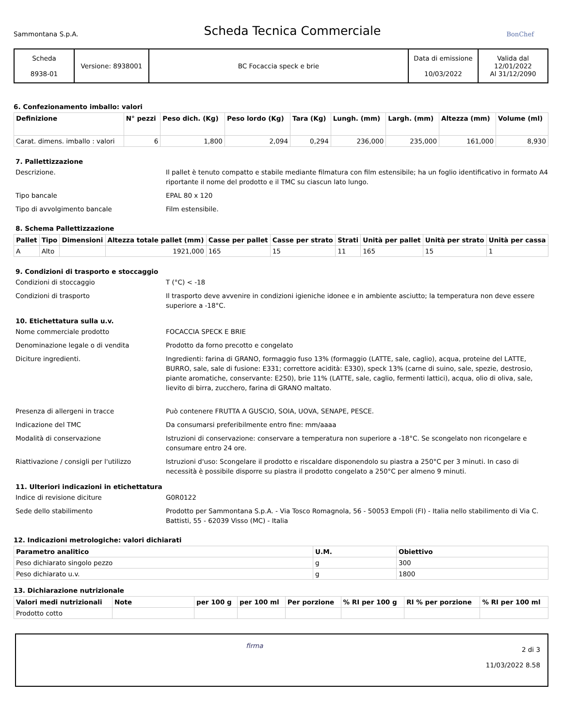Sammontana S.p.A. Scheda Tecnica Commerciale BonChef
| Scheda 8938-01 | Versione: 8938001 | BC Focaccia speck e brie | Data di emissione 10/03/2022 | Valida dal 12/01/2022 Al 31/12/2090 |
6. Confezionamento imballo: valori
| Definizione | N° pezzi | Peso dich. (Kg) | Peso lordo (Kg) | Tara (Kg) | Lungh. (mm) | Largh. (mm) | Altezza (mm) | Volume (ml) |
| --- | --- | --- | --- | --- | --- | --- | --- | --- |
| Carat. dimens. imballo : valori | 6 | 1,800 | 2,094 | 0,294 | 236,000 | 235,000 | 161,000 | 8,930 |
7. Pallettizzazione
Descrizione. Il pallet è tenuto compatto e stabile mediante filmatura con film estensibile; ha un foglio identificativo in formato A4 riportante il nome del prodotto e il TMC su ciascun lato lungo. Tipo bancale EPAL 80 x 120 Tipo di avvolgimento bancale Film estensibile.
8. Schema Pallettizzazione
| Pallet | Tipo | Dimensioni | Altezza totale pallet (mm) | Casse per pallet | Casse per strato | Strati | Unità per pallet | Unità per strato | Unità per cassa |
| --- | --- | --- | --- | --- | --- | --- | --- | --- | --- |
| A | Alto | | 1921,000 | 165 | 15 | 11 | 165 | 15 | 1 |
9. Condizioni di trasporto e stoccaggio
Condizioni di stoccaggio T (°C) < -18 Condizioni di trasporto Il trasporto deve avvenire in condizioni igieniche idonee e in ambiente asciutto; la temperatura non deve essere superiore a -18°C.
10. Etichettatura sulla u.v.
Nome commerciale prodotto FOCACCIA SPECK E BRIE Denominazione legale o di vendita Prodotto da forno precotto e congelato Diciture ingredienti. Ingredienti: farina di GRANO, formaggio fuso 13% (formaggio (LATTE, sale, caglio), acqua, proteine del LATTE, BURRO, sale, sale di fusione: E331; correttore acidità: E330), speck 13% (carne di suino, sale, spezie, destrosio, piante aromatiche, conservante: E250), brie 11% (LATTE, sale, caglio, fermenti lattici), acqua, olio di oliva, sale, lievito di birra, zucchero, farina di GRANO maltato. Presenza di allergeni in tracce Può contenere FRUTTA A GUSCIO, SOIA, UOVA, SENAPE, PESCE. Indicazione del TMC Da consumarsi preferibilmente entro fine: mm/aaaa Modalità di conservazione Istruzioni di conservazione: conservare a temperatura non superiore a -18°C. Se scongelato non ricongelare e consumare entro 24 ore. Riattivazione / consigli per l'utilizzo Istruzioni d'uso: Scongelare il prodotto e riscaldare disponendolo su piastra a 250°C per 3 minuti. In caso di necessità è possibile disporre su piastra il prodotto congelato a 250°C per almeno 9 minuti.
11. Ulteriori indicazioni in etichettatura
Indice di revisione diciture G0R0122 Sede dello stabilimento Prodotto per Sammontana S.p.A. - Via Tosco Romagnola, 56 - 50053 Empoli (FI) - Italia nello stabilimento di Via C. Battisti, 55 - 62039 Visso (MC) - Italia
12. Indicazioni metrologiche: valori dichiarati
| Parametro analitico | U.M. | Obiettivo |
| --- | --- | --- |
| Peso dichiarato singolo pezzo | g | 300 |
| Peso dichiarato u.v. | g | 1800 |
13. Dichiarazione nutrizionale
| Valori medi nutrizionali | Note | per 100 g | per 100 ml | Per porzione | % RI per 100 g | RI % per porzione | % RI per 100 ml |
| --- | --- | --- | --- | --- | --- | --- | --- |
| Prodotto cotto | | | | | | | |
firma 2 di 3
11/03/2022 8.58